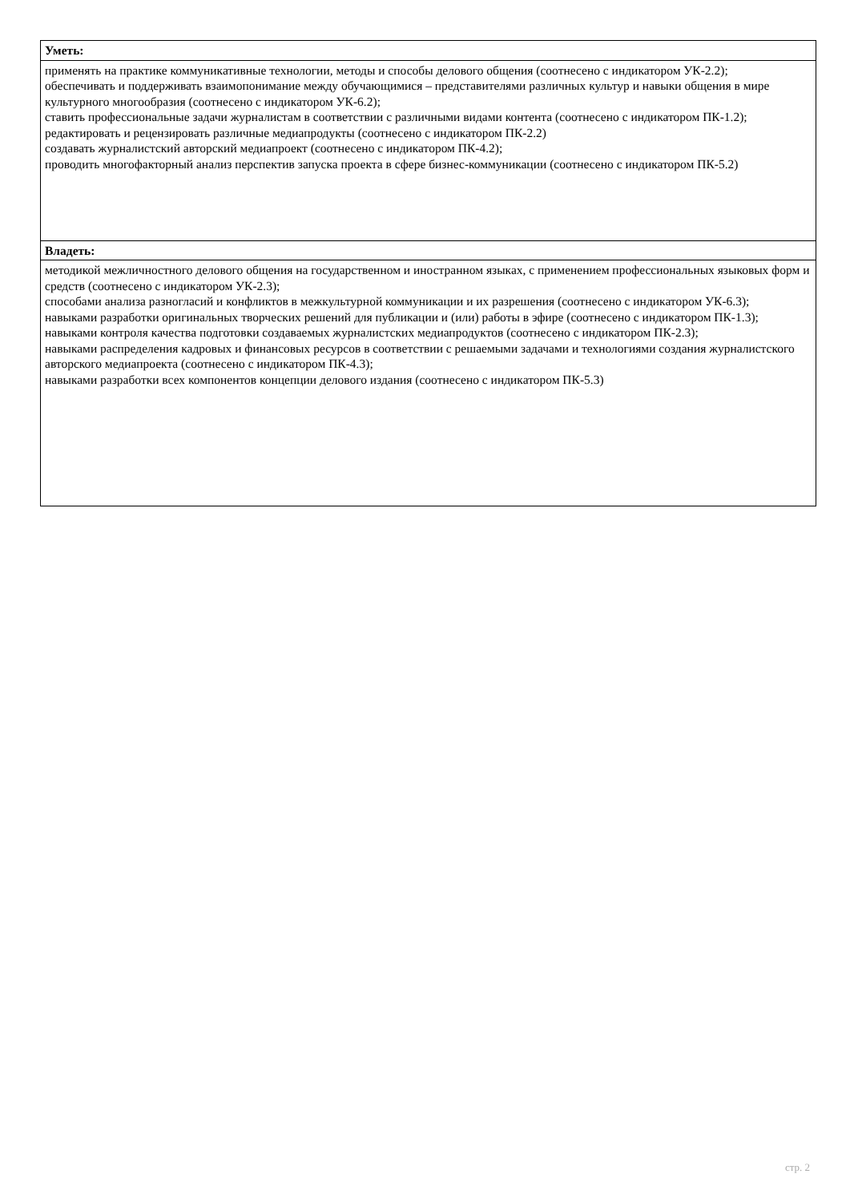| Уметь: |
| --- |
| применять на практике коммуникативные технологии, методы и способы делового общения (соотнесено с индикатором УК-2.2); обеспечивать и поддерживать взаимопонимание между обучающимися – представителями различных культур и навыки общения в мире культурного многообразия (соотнесено с индикатором УК-6.2); ставить профессиональные задачи журналистам в соответствии с различными видами контента (соотнесено с индикатором ПК-1.2); редактировать и рецензировать различные медиапродукты (соотнесено с индикатором ПК-2.2) создавать журналистский авторский медиапроект (соотнесено с индикатором ПК-4.2); проводить многофакторный анализ перспектив запуска проекта в сфере бизнес-коммуникации (соотнесено с индикатором ПК-5.2) |
| Владеть: |
| методикой межличностного делового общения на государственном и иностранном языках, с применением профессиональных языковых форм и средств (соотнесено с индикатором УК-2.3); способами анализа разногласий и конфликтов в межкультурной коммуникации и их разрешения (соотнесено с индикатором УК-6.3); навыками разработки оригинальных творческих решений для публикации и (или) работы в эфире (соотнесено с индикатором ПК-1.3); навыками контроля качества подготовки создаваемых журналистских медиапродуктов (соотнесено с индикатором ПК-2.3); навыками распределения кадровых и финансовых ресурсов в соответствии с решаемыми задачами и технологиями создания журналистского авторского медиапроекта (соотнесено с индикатором ПК-4.3); навыками разработки всех компонентов концепции делового издания (соотнесено с индикатором ПК-5.3) |
стр. 2